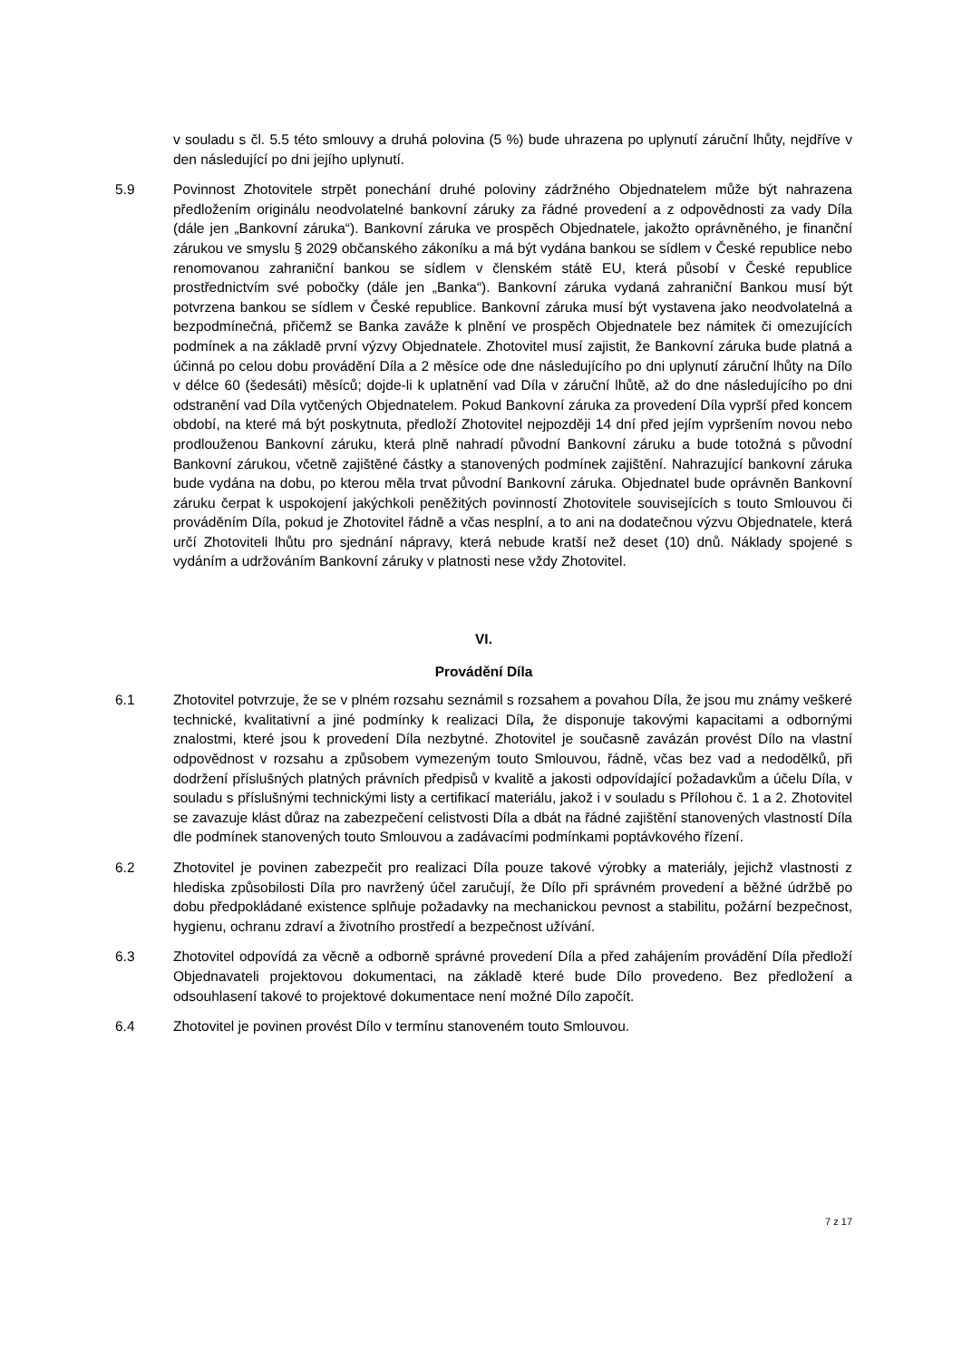v souladu s čl. 5.5 této smlouvy a druhá polovina (5 %) bude uhrazena po uplynutí záruční lhůty, nejdříve v den následující po dni jejího uplynutí.
5.9 Povinnost Zhotovitele strpět ponechání druhé poloviny zádržného Objednatelem může být nahrazena předložením originálu neodvolatelné bankovní záruky za řádné provedení a z odpovědnosti za vady Díla (dále jen „Bankovní záruka“). Bankovní záruka ve prospěch Objednatele, jakožto oprávněného, je finanční zárukou ve smyslu § 2029 občanského zákoníku a má být vydána bankou se sídlem v České republice nebo renomovanou zahraniční bankou se sídlem v členském státě EU, která působí v České republice prostřednictvím své pobočky (dále jen „Banka“). Bankovní záruka vydaná zahraniční Bankou musí být potvrzena bankou se sídlem v České republice. Bankovní záruka musí být vystavena jako neodvolatelná a bezpodmínečná, přičemž se Banka zaváže k plnění ve prospěch Objednatele bez námitek či omezujících podmínek a na základě první výzvy Objednatele. Zhotovitel musí zajistit, že Bankovní záruka bude platná a účinná po celou dobu provádění Díla a 2 měsíce ode dne následujícího po dni uplynutí záruční lhůty na Dílo v délce 60 (šedesáti) měsíců; dojde-li k uplatnění vad Díla v záruční lhůtě, až do dne následujícího po dni odstranění vad Díla vytčených Objednatelem. Pokud Bankovní záruka za provedení Díla vyprší před koncem období, na které má být poskytnuta, předloží Zhotovitel nejpozději 14 dní před jejím vypršením novou nebo prodlouženou Bankovní záruku, která plně nahradí původní Bankovní záruku a bude totožná s původní Bankovní zárukou, včetně zajištěné částky a stanovených podmínek zajištění. Nahrazující bankovní záruka bude vydána na dobu, po kterou měla trvat původní Bankovní záruka. Objednatel bude oprávněn Bankovní záruku čerpat k uspokojení jakýchkoli peněžitých povinností Zhotovitele souvisejících s touto Smlouvou či prováděním Díla, pokud je Zhotovitel řádně a včas nesplní, a to ani na dodatečnou výzvu Objednatele, která určí Zhotoviteli lhůtu pro sjednání nápravy, která nebude kratší než deset (10) dnů. Náklady spojené s vydáním a udržováním Bankovní záruky v platnosti nese vždy Zhotovitel.
VI.
Provádění Díla
6.1 Zhotovitel potvrzuje, že se v plném rozsahu seznámil s rozsahem a povahou Díla, že jsou mu známy veškeré technické, kvalitativní a jiné podmínky k realizaci Díla, že disponuje takovými kapacitami a odbornými znalostmi, které jsou k provedení Díla nezbytné. Zhotovitel je současně zavázán provést Dílo na vlastní odpovědnost v rozsahu a způsobem vymezeným touto Smlouvou, řádně, včas bez vad a nedodělků, při dodržení příslušných platných právních předpisů v kvalitě a jakosti odpovídající požadavkům a účelu Díla, v souladu s příslušnými technickými listy a certifikací materiálu, jakož i v souladu s Přílohou č. 1 a 2. Zhotovitel se zavazuje klást důraz na zabezpečení celistvosti Díla a dbát na řádné zajištění stanovených vlastností Díla dle podmínek stanovených touto Smlouvou a zadávacími podmínkami poptávkového řízení.
6.2 Zhotovitel je povinen zabezpečit pro realizaci Díla pouze takové výrobky a materiály, jejichž vlastnosti z hlediska způsobilosti Díla pro navržený účel zaručují, že Dílo při správném provedení a běžné údržbě po dobu předpokládané existence splňuje požadavky na mechanickou pevnost a stabilitu, požární bezpečnost, hygienu, ochranu zdraví a životního prostředí a bezpečnost užívání.
6.3 Zhotovitel odpovídá za věcně a odborně správné provedení Díla a před zahájením provádění Díla předloží Objednavateli projektovou dokumentaci, na základě které bude Dílo provedeno. Bez předložení a odsouhlasení takové to projektové dokumentace není možné Dílo započít.
6.4 Zhotovitel je povinen provést Dílo v termínu stanoveném touto Smlouvou.
7 z 17